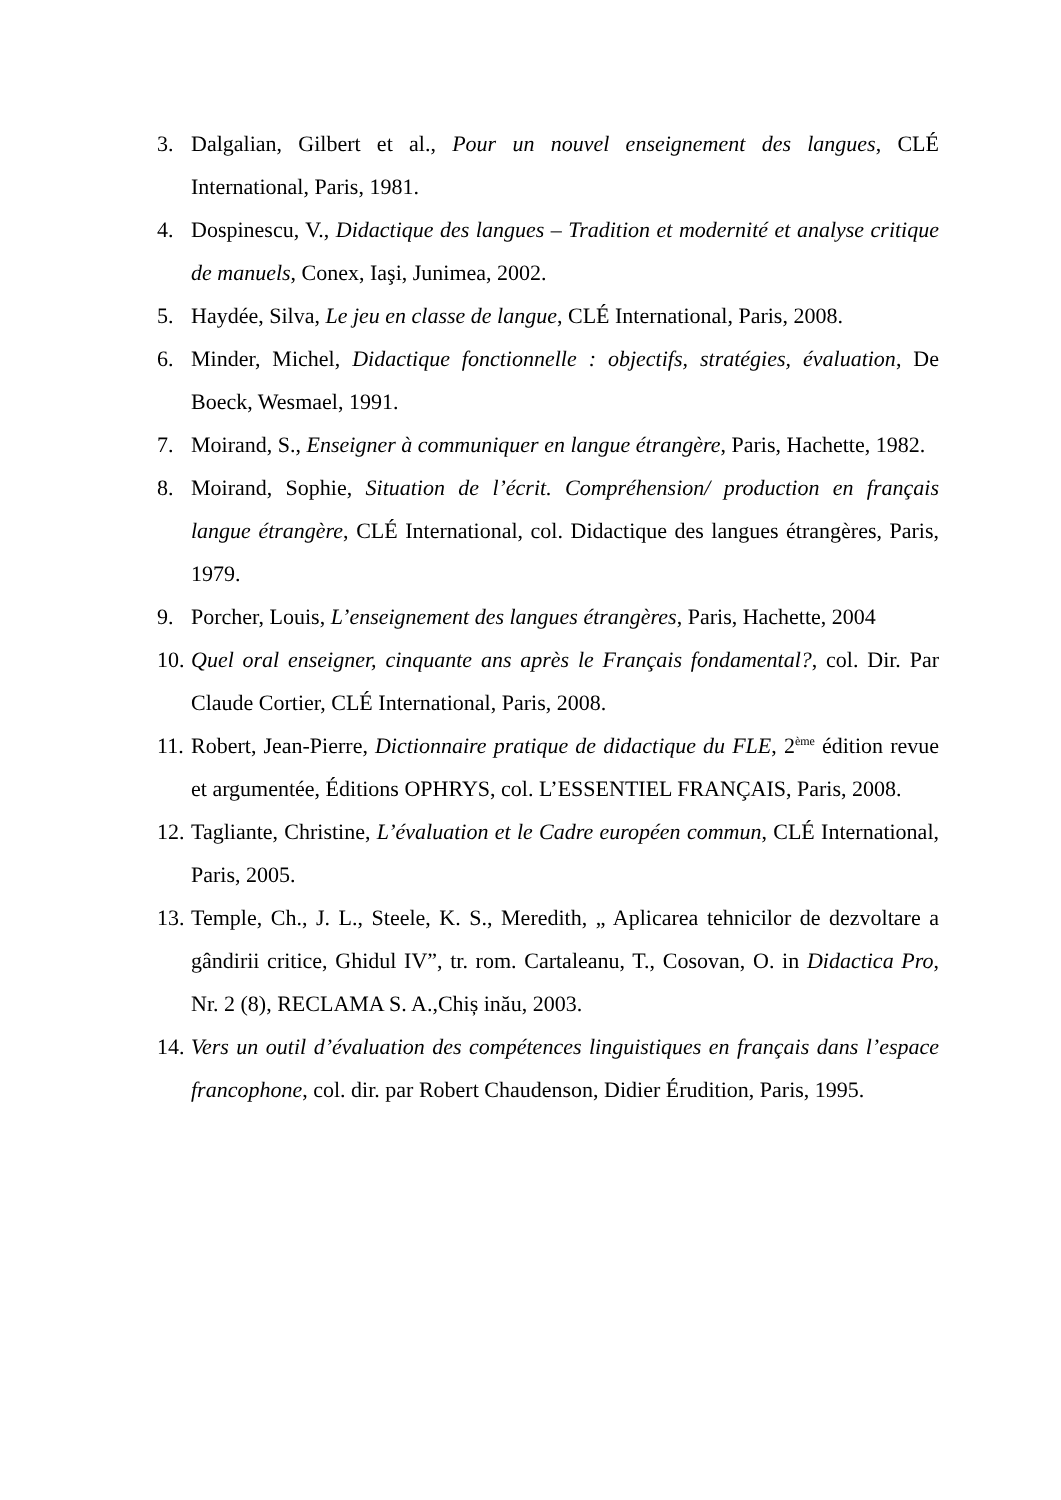3. Dalgalian, Gilbert et al., Pour un nouvel enseignement des langues, CLÉ International, Paris, 1981.
4. Dospinescu, V., Didactique des langues – Tradition et modernité et analyse critique de manuels, Conex, Iaşi, Junimea, 2002.
5. Haydée, Silva, Le jeu en classe de langue, CLÉ International, Paris, 2008.
6. Minder, Michel, Didactique fonctionnelle : objectifs, stratégies, évaluation, De Boeck, Wesmael, 1991.
7. Moirand, S., Enseigner à communiquer en langue étrangère, Paris, Hachette, 1982.
8. Moirand, Sophie, Situation de l’écrit. Compréhension/ production en français langue étrangère, CLÉ International, col. Didactique des langues étrangères, Paris, 1979.
9. Porcher, Louis, L’enseignement des langues étrangères, Paris, Hachette, 2004
10. Quel oral enseigner, cinquante ans après le Français fondamental?, col. Dir. Par Claude Cortier, CLÉ International, Paris, 2008.
11. Robert, Jean-Pierre, Dictionnaire pratique de didactique du FLE, 2<sup>ème</sup> édition revue et argumentée, Éditions OPHRYS, col. L’ESSENTIEL FRANÇAIS, Paris, 2008.
12. Tagliante, Christine, L’évaluation et le Cadre européen commun, CLÉ International, Paris, 2005.
13. Temple, Ch., J. L., Steele, K. S., Meredith, „ Aplicarea tehnicilor de dezvoltare a gândirii critice, Ghidul IV”, tr. rom. Cartaleanu, T., Cosovan, O. in Didactica Pro, Nr. 2 (8), RECLAMA S. A.,Chiș inău, 2003.
14. Vers un outil d’évaluation des compétences linguistiques en français dans l’espace francophone, col. dir. par Robert Chaudenson, Didier Érudition, Paris, 1995.